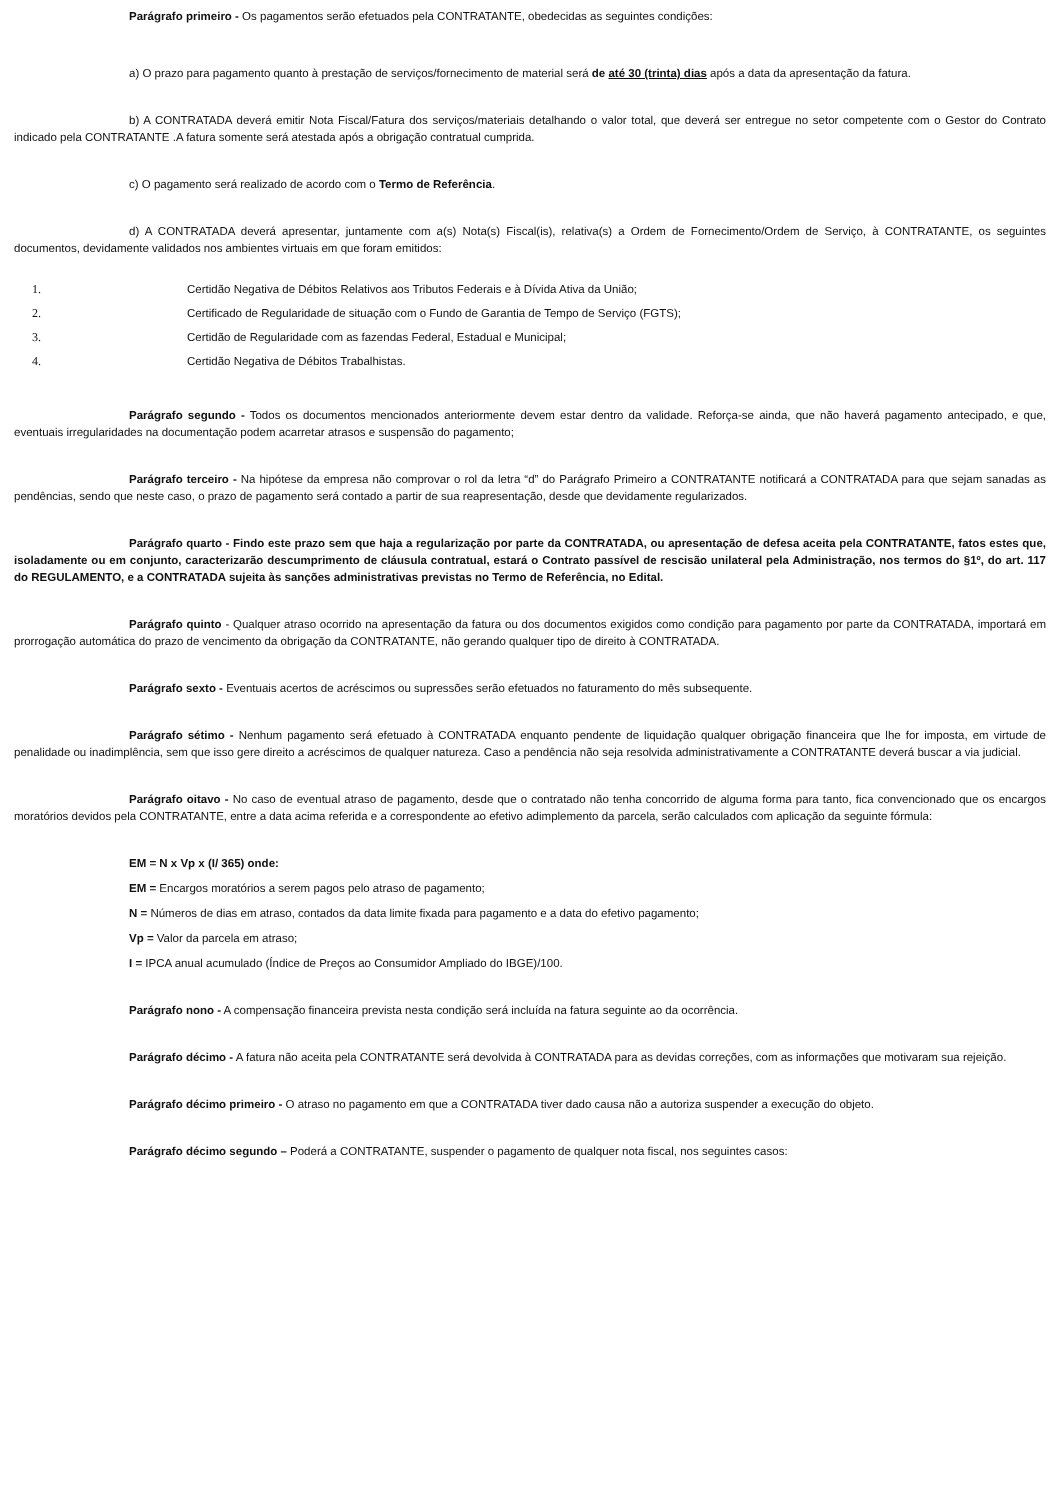Parágrafo primeiro - Os pagamentos serão efetuados pela CONTRATANTE, obedecidas as seguintes condições:
a) O prazo para pagamento quanto à prestação de serviços/fornecimento de material será de até 30 (trinta) dias após a data da apresentação da fatura.
b) A CONTRATADA deverá emitir Nota Fiscal/Fatura dos serviços/materiais detalhando o valor total, que deverá ser entregue no setor competente com o Gestor do Contrato indicado pela CONTRATANTE .A fatura somente será atestada após a obrigação contratual cumprida.
c) O pagamento será realizado de acordo com o Termo de Referência.
d) A CONTRATADA deverá apresentar, juntamente com a(s) Nota(s) Fiscal(is), relativa(s) a Ordem de Fornecimento/Ordem de Serviço, à CONTRATANTE, os seguintes documentos, devidamente validados nos ambientes virtuais em que foram emitidos:
1. Certidão Negativa de Débitos Relativos aos Tributos Federais e à Dívida Ativa da União;
2. Certificado de Regularidade de situação com o Fundo de Garantia de Tempo de Serviço (FGTS);
3. Certidão de Regularidade com as fazendas Federal, Estadual e Municipal;
4. Certidão Negativa de Débitos Trabalhistas.
Parágrafo segundo - Todos os documentos mencionados anteriormente devem estar dentro da validade. Reforça-se ainda, que não haverá pagamento antecipado, e que, eventuais irregularidades na documentação podem acarretar atrasos e suspensão do pagamento;
Parágrafo terceiro - Na hipótese da empresa não comprovar o rol da letra “d” do Parágrafo Primeiro a CONTRATANTE notificará a CONTRATADA para que sejam sanadas as pendências, sendo que neste caso, o prazo de pagamento será contado a partir de sua reapresentação, desde que devidamente regularizados.
Parágrafo quarto - Findo este prazo sem que haja a regularização por parte da CONTRATADA, ou apresentação de defesa aceita pela CONTRATANTE, fatos estes que, isoladamente ou em conjunto, caracterizarão descumprimento de cláusula contratual, estará o Contrato passível de rescisão unilateral pela Administração, nos termos do §1º, do art. 117 do REGULAMENTO, e a CONTRATADA sujeita às sanções administrativas previstas no Termo de Referência, no Edital.
Parágrafo quinto - Qualquer atraso ocorrido na apresentação da fatura ou dos documentos exigidos como condição para pagamento por parte da CONTRATADA, importará em prorrogação automática do prazo de vencimento da obrigação da CONTRATANTE, não gerando qualquer tipo de direito à CONTRATADA.
Parágrafo sexto - Eventuais acertos de acréscimos ou supressões serão efetuados no faturamento do mês subsequente.
Parágrafo sétimo - Nenhum pagamento será efetuado à CONTRATADA enquanto pendente de liquidação qualquer obrigação financeira que lhe for imposta, em virtude de penalidade ou inadimplência, sem que isso gere direito a acréscimos de qualquer natureza. Caso a pendência não seja resolvida administrativamente a CONTRATANTE deverá buscar a via judicial.
Parágrafo oitavo - No caso de eventual atraso de pagamento, desde que o contratado não tenha concorrido de alguma forma para tanto, fica convencionado que os encargos moratórios devidos pela CONTRATANTE, entre a data acima referida e a correspondente ao efetivo adimplemento da parcela, serão calculados com aplicação da seguinte fórmula:
EM = N x Vp x (I/ 365) onde:
EM = Encargos moratórios a serem pagos pelo atraso de pagamento;
N = Números de dias em atraso, contados da data limite fixada para pagamento e a data do efetivo pagamento;
Vp = Valor da parcela em atraso;
I = IPCA anual acumulado (Índice de Preços ao Consumidor Ampliado do IBGE)/100.
Parágrafo nono - A compensação financeira prevista nesta condição será incluída na fatura seguinte ao da ocorrência.
Parágrafo décimo - A fatura não aceita pela CONTRATANTE será devolvida à CONTRATADA para as devidas correções, com as informações que motivaram sua rejeição.
Parágrafo décimo primeiro - O atraso no pagamento em que a CONTRATADA tiver dado causa não a autoriza suspender a execução do objeto.
Parágrafo décimo segundo – Poderá a CONTRATANTE, suspender o pagamento de qualquer nota fiscal, nos seguintes casos: